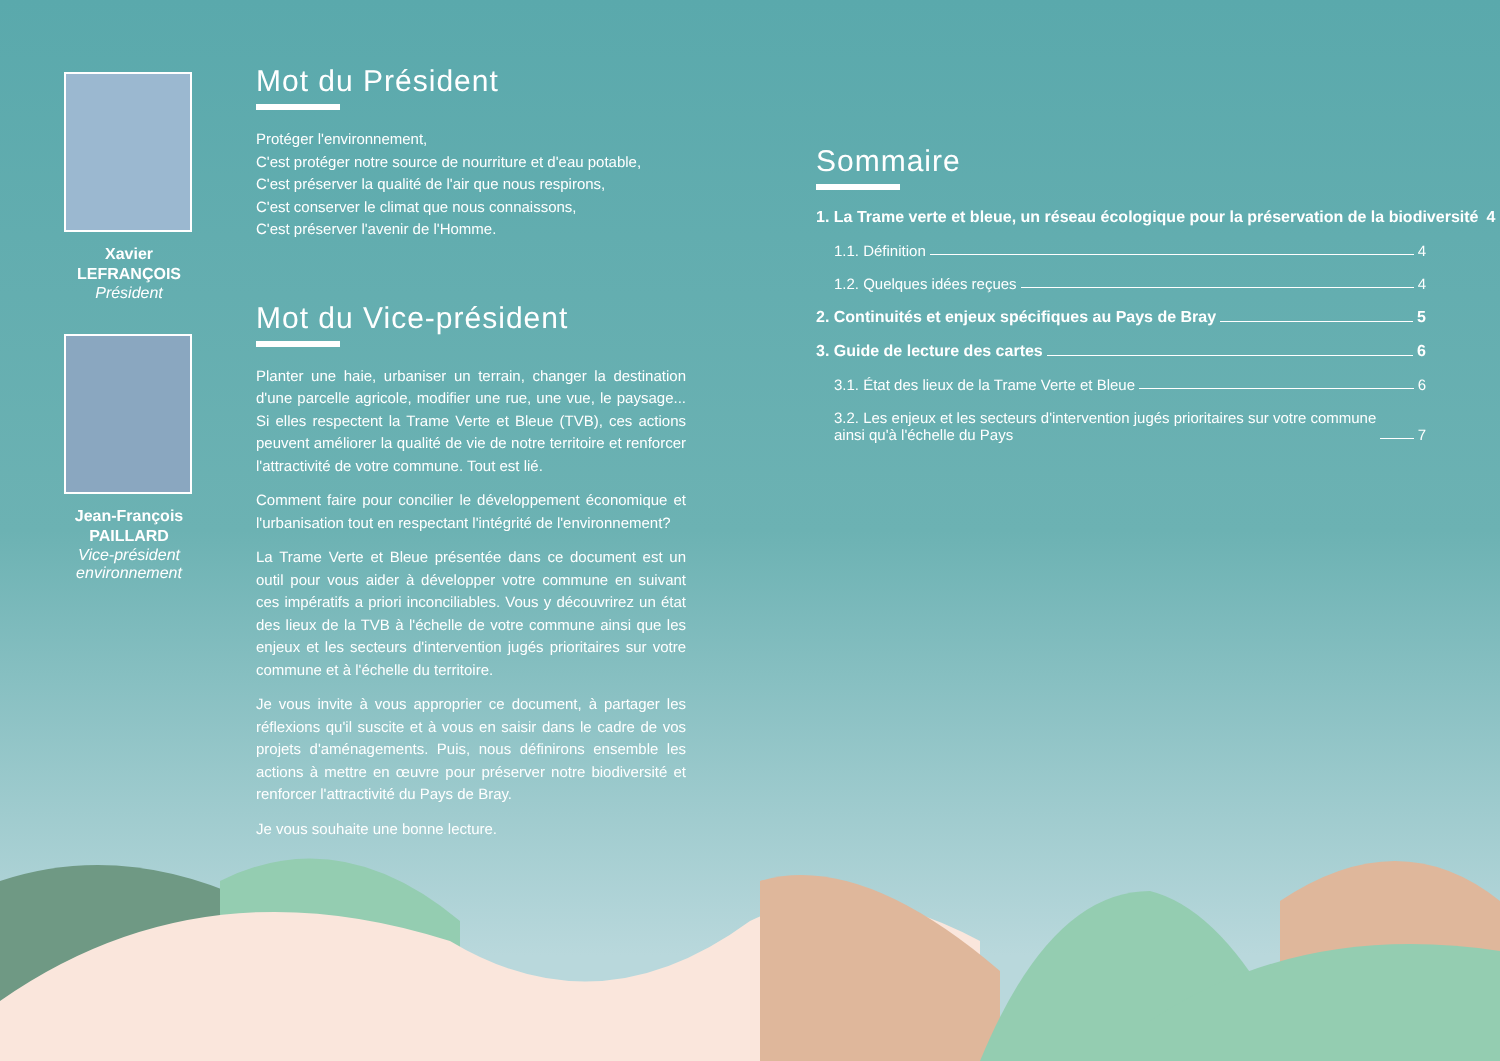Xavier
LEFRANÇOIS
Président
Jean-François
PAILLARD
Vice-président environnement
Mot du Président
Protéger l'environnement,
C'est protéger notre source de nourriture et d'eau potable,
C'est préserver la qualité de l'air que nous respirons,
C'est conserver le climat que nous connaissons,
C'est préserver l'avenir de l'Homme.
Mot du Vice-président
Planter une haie, urbaniser un terrain, changer la destination d'une parcelle agricole, modifier une rue, une vue, le paysage... Si elles respectent la Trame Verte et Bleue (TVB), ces actions peuvent améliorer la qualité de vie de notre territoire et renforcer l'attractivité de votre commune. Tout est lié.
Comment faire pour concilier le développement économique et l'urbanisation tout en respectant l'intégrité de l'environnement?
La Trame Verte et Bleue présentée dans ce document est un outil pour vous aider à développer votre commune en suivant ces impératifs a priori inconciliables. Vous y découvrirez un état des lieux de la TVB à l'échelle de votre commune ainsi que les enjeux et les secteurs d'intervention jugés prioritaires sur votre commune et à l'échelle du territoire.
Je vous invite à vous approprier ce document, à partager les réflexions qu'il suscite et à vous en saisir dans le cadre de vos projets d'aménagements. Puis, nous définirons ensemble les actions à mettre en œuvre pour préserver notre biodiversité et renforcer l'attractivité du Pays de Bray.
Je vous souhaite une bonne lecture.
Sommaire
1. La Trame verte et bleue, un réseau écologique pour la préservation de la biodiversité 4
1.1. Définition 4
1.2. Quelques idées reçues 4
2. Continuités et enjeux spécifiques au Pays de Bray 5
3. Guide de lecture des cartes 6
3.1. État des lieux de la Trame Verte et Bleue 6
3.2. Les enjeux et les secteurs d'intervention jugés prioritaires sur votre commune
ainsi qu'à l'échelle du Pays 7